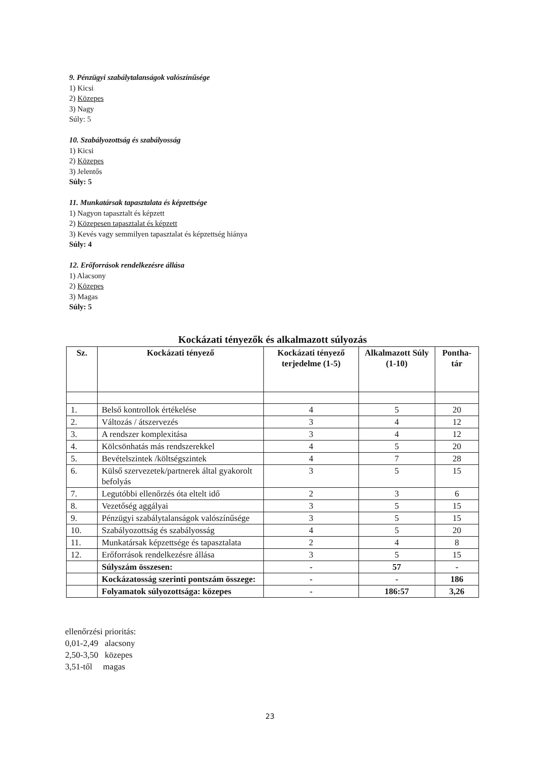9. Pénzügyi szabálytalanságok valószínűsége
1) Kicsi
2) Közepes
3) Nagy
Súly: 5
10. Szabályozottság és szabályosság
1) Kicsi
2) Közepes
3) Jelentős
Súly: 5
11. Munkatársak tapasztalata és képzettsége
1) Nagyon tapasztalt és képzett
2) Közepesen tapasztalat és képzett
3) Kevés vagy semmilyen tapasztalat és képzettség hiánya
Súly: 4
12. Erőforrások rendelkezésre állása
1) Alacsony
2) Közepes
3) Magas
Súly: 5
Kockázati tényezők és alkalmazott súlyozás
| Sz. | Kockázati tényező | Kockázati tényező terjedelme (1-5) | Alkalmazott Súly (1-10) | Pontha-tár |
| --- | --- | --- | --- | --- |
| 1. | Belső kontrollok értékelése | 4 | 5 | 20 |
| 2. | Változás / átszervezés | 3 | 4 | 12 |
| 3. | A rendszer komplexitása | 3 | 4 | 12 |
| 4. | Kölcsönhatás más rendszerekkel | 4 | 5 | 20 |
| 5. | Bevételszintek /költségszintek | 4 | 7 | 28 |
| 6. | Külső szervezetek/partnerek által gyakorolt befolyás | 3 | 5 | 15 |
| 7. | Legutóbbi ellenőrzés óta eltelt idő | 2 | 3 | 6 |
| 8. | Vezetőség aggályai | 3 | 5 | 15 |
| 9. | Pénzügyi szabálytalanságok valószínűsége | 3 | 5 | 15 |
| 10. | Szabályozottság és szabályosság | 4 | 5 | 20 |
| 11. | Munkatársak képzettsége és tapasztalata | 2 | 4 | 8 |
| 12. | Erőforrások rendelkezésre állása | 3 | 5 | 15 |
| | Súlyszám összesen: | - | 57 | - |
| | Kockázatosság szerinti pontszám összege: | - | - | 186 |
| | Folyamatok súlyozottsága: közepes | - | 186:57 | 3,26 |
ellenőrzési prioritás:
0,01-2,49 alacsony
2,50-3,50 közepes
3,51-től magas
23